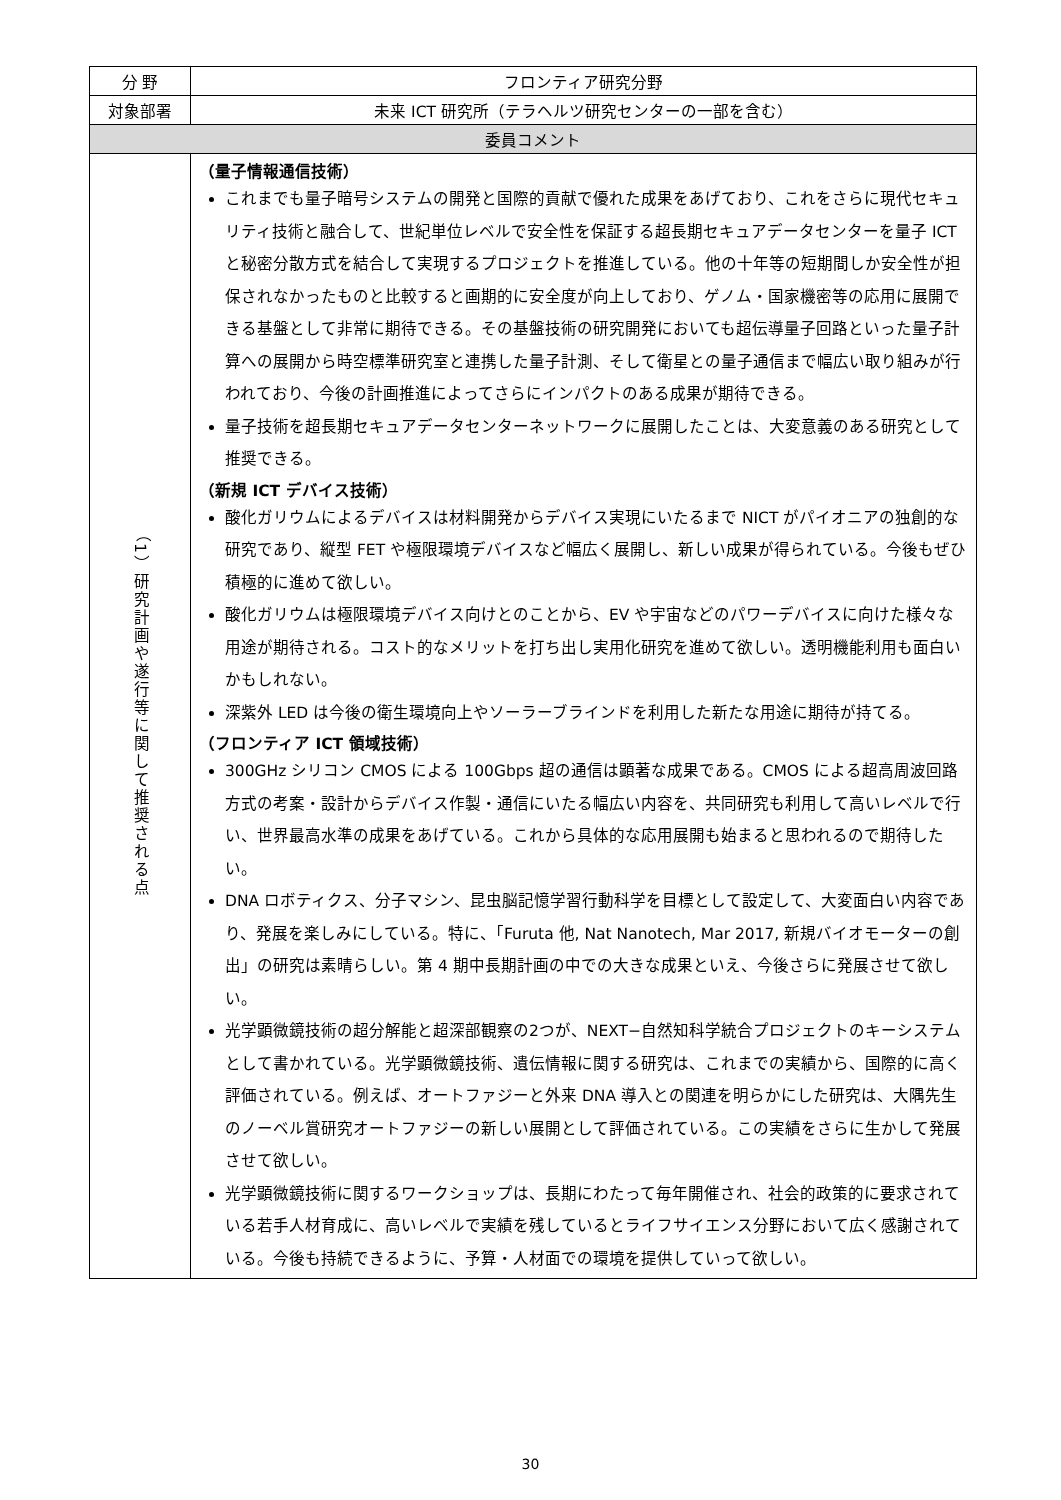| 分 野 | フロンティア研究分野 |
| 対象部署 | 未来 ICT 研究所（テラヘルツ研究センターの一部を含む） |
| 委員コメント | |
| （1）研究計画や遂行等に関して推奨される点 | （量子情報通信技術） これまでも量子暗号システムの開発と国際的貢献で優れた成果をあげており、これをさらに現代セキュリティ技術と融合して、世紀単位レベルで安全性を保証する超長期セキュアデータセンターを量子 ICT と秘密分散方式を結合して実現するプロジェクトを推進している。他の十年等の短期間しか安全性が担保されなかったものと比較すると画期的に安全度が向上しており、ゲノム・国家機密等の応用に展開できる基盤として非常に期待できる。その基盤技術の研究開発においても超伝導量子回路といった量子計算への展開から時空標準研究室と連携した量子計測、そして衛星との量子通信まで幅広い取り組みが行われており、今後の計画推進によってさらにインパクトのある成果が期待できる。 量子技術を超長期セキュアデータセンターネットワークに展開したことは、大変意義のある研究として推奨できる。 （新規 ICT デバイス技術） 酸化ガリウムによるデバイスは材料開発からデバイス実現にいたるまで NICT がパイオニアの独創的な研究であり、縦型 FET や極限環境デバイスなど幅広く展開し、新しい成果が得られている。今後もぜひ積極的に進めて欲しい。 酸化ガリウムは極限環境デバイス向けとのことから、EV や宇宙などのパワーデバイスに向けた様々な用途が期待される。コスト的なメリットを打ち出し実用化研究を進めて欲しい。透明機能利用も面白いかもしれない。 深紫外 LED は今後の衛生環境向上やソーラーブラインドを利用した新たな用途に期待が持てる。 （フロンティア ICT 領域技術） 300GHz シリコン CMOS による 100Gbps 超の通信は顕著な成果である。CMOS による超高周波回路方式の考案・設計からデバイス作製・通信にいたる幅広い内容を、共同研究も利用して高いレベルで行い、世界最高水準の成果をあげている。これから具体的な応用展開も始まると思われるので期待したい。 DNA ロボティクス、分子マシン、昆虫脳記憶学習行動科学を目標として設定して、大変面白い内容であり、発展を楽しみにしている。特に、「Furuta 他, Nat Nanotech, Mar 2017, 新規バイオモーターの創出」の研究は素晴らしい。第 4 期中長期計画の中での大きな成果といえ、今後さらに発展させて欲しい。 光学顕微鏡技術の超分解能と超深部観察の2つが、NEXT−自然知科学統合プロジェクトのキーシステムとして書かれている。光学顕微鏡技術、遺伝情報に関する研究は、これまでの実績から、国際的に高く評価されている。例えば、オートファジーと外来 DNA 導入との関連を明らかにした研究は、大隅先生のノーベル賞研究オートファジーの新しい展開として評価されている。この実績をさらに生かして発展させて欲しい。 光学顕微鏡技術に関するワークショップは、長期にわたって毎年開催され、社会的政策的に要求されている若手人材育成に、高いレベルで実績を残しているとライフサイエンス分野において広く感謝されている。今後も持続できるように、予算・人材面での環境を提供していって欲しい。 |
30